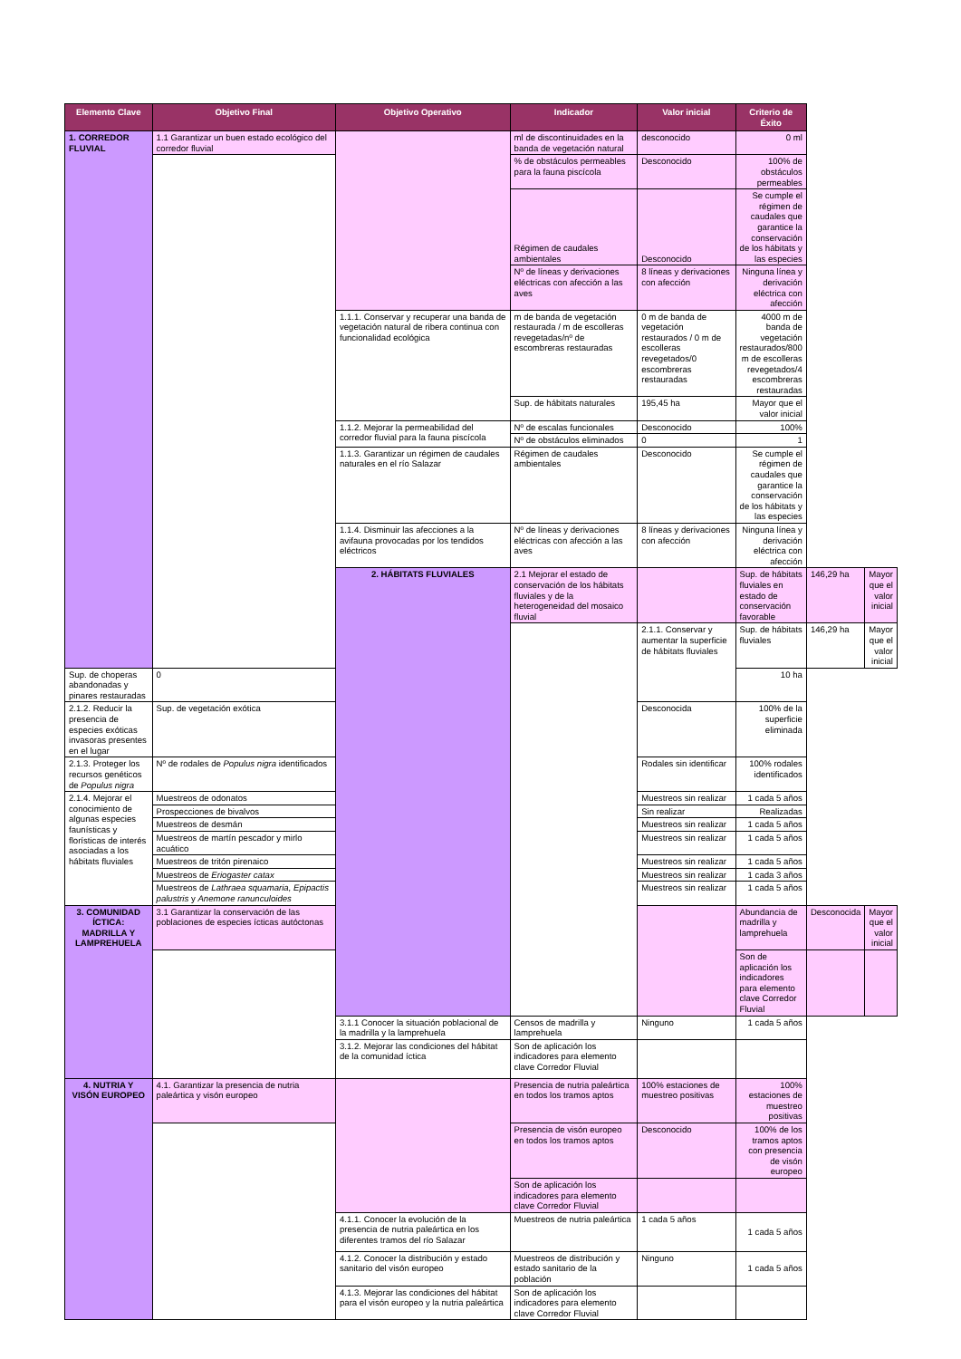| Elemento Clave | Objetivo Final | Objetivo Operativo | Indicador | Valor inicial | Criterio de Éxito | | |
| --- | --- | --- | --- | --- | --- | --- | --- |
| 1. CORREDOR FLUVIAL | 1.1 Garantizar un buen estado ecológico del corredor fluvial | | ml de discontinuidades en la banda de vegetación natural | desconocido | 0 ml | | |
| | | | % de obstáculos permeables para la fauna piscícola | Desconocido | 100% de obstáculos permeables | | |
| | | | Régimen de caudales ambientales | Desconocido | Se cumple el régimen de caudales que garantice la conservación de los hábitats y las especies | | |
| | | | Nº de líneas y derivaciones eléctricas con afección a las aves | 8 líneas y derivaciones con afección | Ninguna línea y derivación eléctrica con afección | | |
| | | 1.1.1. Conservar y recuperar una banda de vegetación natural de ribera continua con funcionalidad ecológica | m de banda de vegetación restaurada / m de escolleras revegetadas/nº de escombreras restauradas | 0 m de banda de vegetación restaurados / 0 m de escolleras revegetados/0 escombreras restauradas | 4000 m de banda de vegetación restaurados/800 m de escolleras revegetados/4 escombreras restauradas | | |
| | | | Sup. de hábitats naturales | 195,45 ha | Mayor que el valor inicial | | |
| | | 1.1.2. Mejorar la permeabilidad del corredor fluvial para la fauna piscícola | Nº de escalas funcionales | Desconocido | 100% | | |
| | | | Nº de obstáculos eliminados | 0 | 1 | | |
| | | 1.1.3. Garantizar un régimen de caudales naturales en el río Salazar | Régimen de caudales ambientales | Desconocido | Se cumple el régimen de caudales que garantice la conservación de los hábitats y las especies | | |
| | | 1.1.4. Disminuir las afecciones a la avifauna provocadas por los tendidos eléctricos | Nº de líneas y derivaciones eléctricas con afección a las aves | 8 líneas y derivaciones con afección | Ninguna línea y derivación eléctrica con afección | | |
| | | 2. HÁBITATS FLUVIALES | 2.1 Mejorar el estado de conservación de los hábitats fluviales y de la heterogeneidad del mosaico fluvial | | Sup. de hábitats fluviales en estado de conservación favorable | 146,29 ha | Mayor que el valor inicial |
| | | | | 2.1.1. Conservar y aumentar la superficie de hábitats fluviales | Sup. de hábitats fluviales | 146,29 ha | Mayor que el valor inicial |
| Sup. de choperas abandonadas y pinares restauradas | 0 | | | | 10 ha | | |
| 2.1.2. Reducir la presencia de especies exóticas invasoras presentes en el lugar | Sup. de vegetación exótica | | | Desconocida | 100% de la superficie eliminada | | |
| 2.1.3. Proteger los recursos genéticos de Populus nigra | Nº de rodales de Populus nigra identificados | | | Rodales sin identificar | 100% rodales identificados | | |
| 2.1.4. Mejorar el conocimiento de algunas especies faunísticas y florísticas de interés asociadas a los hábitats fluviales | Muestreos de odonatos | | | Muestreos sin realizar | 1 cada 5 años | | |
| | Prospecciones de bivalvos | | | Sin realizar | Realizadas | | |
| | Muestreos de desmán | | | Muestreos sin realizar | 1 cada 5 años | | |
| | Muestreos de martín pescador y mirlo acuático | | | Muestreos sin realizar | 1 cada 5 años | | |
| | Muestreos de tritón pirenaico | | | Muestreos sin realizar | 1 cada 5 años | | |
| | Muestreos de Eriogaster catax | | | Muestreos sin realizar | 1 cada 3 años | | |
| | Muestreos de Lathraea squamaria, Epipactis palustris y Anemone ranunculoides | | | Muestreos sin realizar | 1 cada 5 años | | |
| 3. COMUNIDAD ÍCTICA: MADRILLA Y LAMPREHUELA | 3.1 Garantizar la conservación de las poblaciones de especies ícticas autóctonas | | | | Abundancia de madrilla y lamprehuela | Desconocida | Mayor que el valor inicial |
| | | | | | Son de aplicación los indicadores para elemento clave Corredor Fluvial | | |
| | | 3.1.1 Conocer la situación poblacional de la madrilla y la lamprehuela | Censos de madrilla y lamprehuela | Ninguno | 1 cada 5 años | | |
| | | 3.1.2. Mejorar las condiciones del hábitat de la comunidad íctica | Son de aplicación los indicadores para elemento clave Corredor Fluvial | | | | |
| 4. NUTRIA Y VISÓN EUROPEO | 4.1. Garantizar la presencia de nutria paleártica y visón europeo | | Presencia de nutria paleártica en todos los tramos aptos | 100% estaciones de muestreo positivas | 100% estaciones de muestreo positivas | | |
| | | | Presencia de visón europeo en todos los tramos aptos | Desconocido | 100% de los tramos aptos con presencia de visón europeo | | |
| | | | Son de aplicación los indicadores para elemento clave Corredor Fluvial | | | | |
| | | 4.1.1. Conocer la evolución de la presencia de nutria paleártica en los diferentes tramos del río Salazar | Muestreos de nutria paleártica | 1 cada 5 años | 1 cada 5 años | | |
| | | 4.1.2. Conocer la distribución y estado sanitario del visón europeo | Muestreos de distribución y estado sanitario de la población | Ninguno | 1 cada 5 años | | |
| | | 4.1.3. Mejorar las condiciones del hábitat para el visón europeo y la nutria paleártica | Son de aplicación los indicadores para elemento clave Corredor Fluvial | | | | |